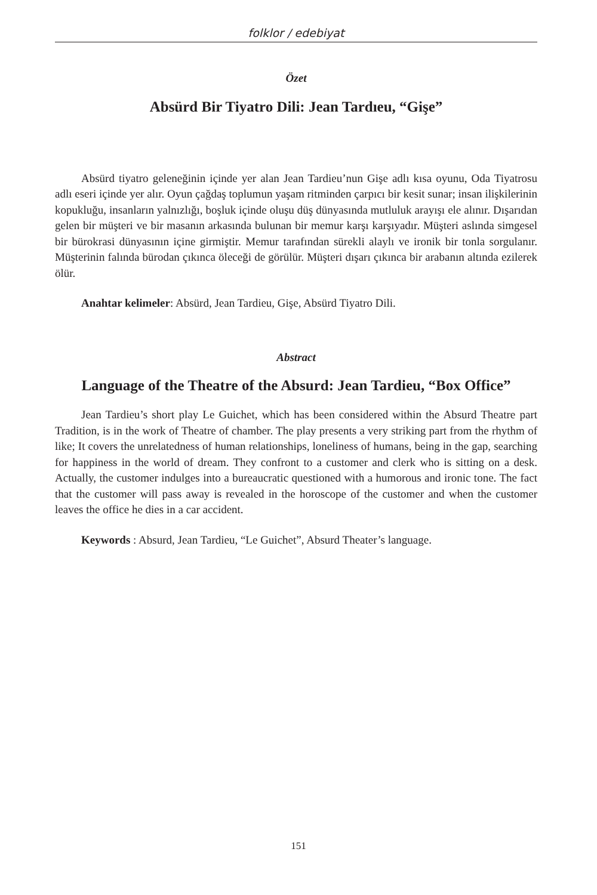folklor / edebiyat
Özet
Absürd Bir Tiyatro Dili: Jean Tardıeu, “Gişe”
Absürd tiyatro geleneğinin içinde yer alan Jean Tardieu’nun Gişe adlı kısa oyunu, Oda Tiyatrosu adlı eseri içinde yer alır. Oyun çağdaş toplumun yaşam ritminden çarpıcı bir kesit sunar; insan ilişkilerinin kopukluğu, insanların yalnızlığı, boşluk içinde oluşu düş dünyasında mutluluk arayışı ele alınır. Dışarıdan gelen bir müşteri ve bir masanın arkasında bulunan bir memur karşı karşıyadır. Müşteri aslında simgesel bir bürokrasi dünyasının içine girmiştir. Memur tarafından sürekli alaylı ve ironik bir tonla sorgulanır. Müşterinin falında bürodan çıkınca öleceği de görülür. Müşteri dışarı çıkınca bir arabanın altında ezilerek ölür.
Anahtar kelimeler: Absürd, Jean Tardieu, Gişe, Absürd Tiyatro Dili.
Abstract
Language of the Theatre of the Absurd: Jean Tardieu, “Box Office”
Jean Tardieu’s short play Le Guichet, which has been considered within the Absurd Theatre part Tradition, is in the work of Theatre of chamber. The play presents a very striking part from the rhythm of like; It covers the unrelatedness of human relationships, loneliness of humans, being in the gap, searching for happiness in the world of dream. They confront to a customer and clerk who is sitting on a desk. Actually, the customer indulges into a bureaucratic questioned with a humorous and ironic tone. The fact that the customer will pass away is revealed in the horoscope of the customer and when the customer leaves the office he dies in a car accident.
Keywords : Absurd, Jean Tardieu, “Le Guichet”, Absurd Theater’s language.
151